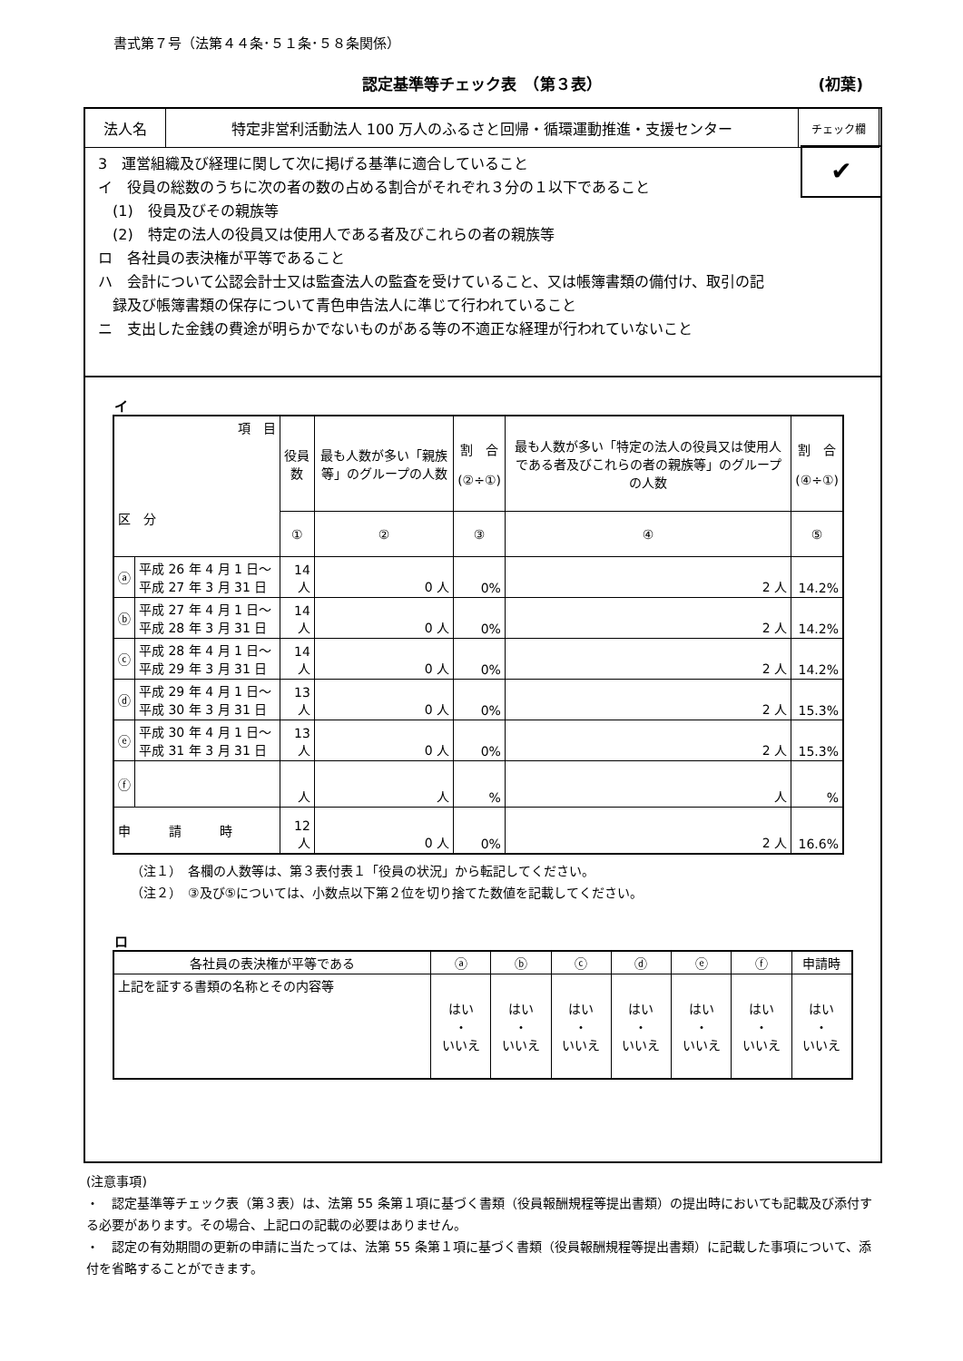書式第７号（法第４４条･５１条･５８条関係）
認定基準等チェック表　（第３表） (初葉)
| 法人名 | 特定非営利活動法人 100 万人のふるさと回帰・循環運動推進・支援センター | チェック欄 |
✔
3　運営組織及び経理に関して次に掲げる基準に適合していること
イ　役員の総数のうちに次の者の数の占める割合がそれぞれ３分の１以下であること
　(1)　役員及びその親族等
　(2)　特定の法人の役員又は使用人である者及びこれらの者の親族等
ロ　各社員の表決権が平等であること
ハ　会計について公認会計士又は監査法人の監査を受けていること、又は帳簿書類の備付け、取引の記
　録及び帳簿書類の保存について青色申告法人に準じて行われていること
ニ　支出した金銭の費途が明らかでないものがある等の不適正な経理が行われていないこと
イ
| 項 目 区 分 | | 役員数 | 最も人数が多い「親族等」のグループの人数 | 割 合 (②÷①) | 最も人数が多い「特定の法人の役員又は使用人である者及びこれらの者の親族等」のグループの人数 | 割 合 (④÷①) |
| --- | --- | --- | --- | --- | --- | --- |
| | | ① | ② | ③ | ④ | ⑤ |
| ⓐ | 平成 26 年 4 月 1 日～平成 27 年 3 月 31 日 | 14 人 | 0 人 | 0% | 2 人 | 14.2% |
| ⓑ | 平成 27 年 4 月 1 日～平成 28 年 3 月 31 日 | 14 人 | 0 人 | 0% | 2 人 | 14.2% |
| ⓒ | 平成 28 年 4 月 1 日～平成 29 年 3 月 31 日 | 14 人 | 0 人 | 0% | 2 人 | 14.2% |
| ⓓ | 平成 29 年 4 月 1 日～平成 30 年 3 月 31 日 | 13 人 | 0 人 | 0% | 2 人 | 15.3% |
| ⓔ | 平成 30 年 4 月 1 日～平成 31 年 3 月 31 日 | 13 人 | 0 人 | 0% | 2 人 | 15.3% |
| ⓕ | | 人 | 人 | % | 人 | % |
| 申 請 時 | | 12 人 | 0 人 | 0% | 2 人 | 16.6% |
（注１）　各欄の人数等は、第３表付表１「役員の状況」から転記してください。
（注２）　③及び⑤については、小数点以下第２位を切り捨てた数値を記載してください。
ロ
| 各社員の表決権が平等である | ⓐ | ⓑ | ⓒ | ⓓ | ⓔ | ⓕ | 申請時 |
| 上記を証する書類の名称とその内容等 | はい ・ いいえ | はい ・ いいえ | はい ・ いいえ | はい ・ いいえ | はい ・ いいえ | はい ・ いいえ | はい ・ いいえ |
(注意事項)
・　認定基準等チェック表（第３表）は、法第 55 条第１項に基づく書類（役員報酬規程等提出書類）の提出時においても記載及び添付する必要があります。その場合、上記ロの記載の必要はありません。
・　認定の有効期間の更新の申請に当たっては、法第 55 条第１項に基づく書類（役員報酬規程等提出書類）に記載した事項について、添付を省略することができます。